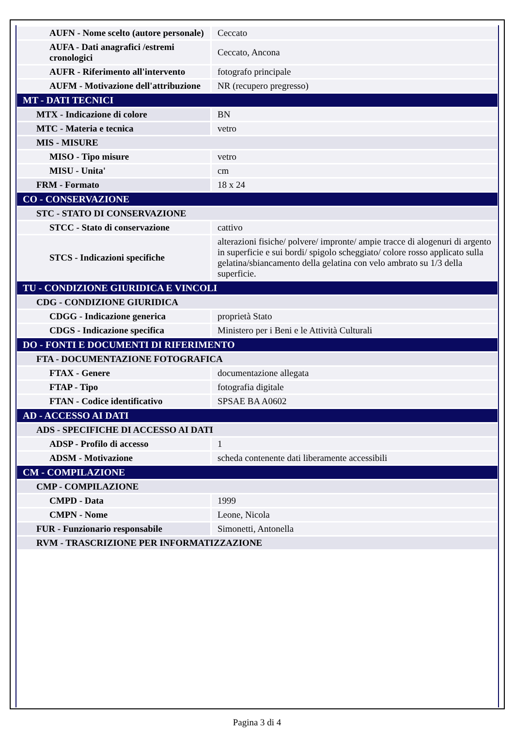| AUFN - Nome scelto (autore personale) | Ceccato |
| AUFA - Dati anagrafici /estremi cronologici | Ceccato, Ancona |
| AUFR - Riferimento all'intervento | fotografo principale |
| AUFM - Motivazione dell'attribuzione | NR (recupero pregresso) |
| MT - DATI TECNICI | |
| MTX - Indicazione di colore | BN |
| MTC - Materia e tecnica | vetro |
| MIS - MISURE | |
| MISO - Tipo misure | vetro |
| MISU - Unita' | cm |
| FRM - Formato | 18 x 24 |
| CO - CONSERVAZIONE | |
| STC - STATO DI CONSERVAZIONE | |
| STCC - Stato di conservazione | cattivo |
| STCS - Indicazioni specifiche | alterazioni fisiche/ polvere/ impronte/ ampie tracce di alogenuri di argento in superficie e sui bordi/ spigolo scheggiato/ colore rosso applicato sulla gelatina/sbiancamento della gelatina con velo ambrato su 1/3 della superficie. |
| TU - CONDIZIONE GIURIDICA E VINCOLI | |
| CDG - CONDIZIONE GIURIDICA | |
| CDGG - Indicazione generica | proprietà Stato |
| CDGS - Indicazione specifica | Ministero per i Beni e le Attività Culturali |
| DO - FONTI E DOCUMENTI DI RIFERIMENTO | |
| FTA - DOCUMENTAZIONE FOTOGRAFICA | |
| FTAX - Genere | documentazione allegata |
| FTAP - Tipo | fotografia digitale |
| FTAN - Codice identificativo | SPSAE BA A0602 |
| AD - ACCESSO AI DATI | |
| ADS - SPECIFICHE DI ACCESSO AI DATI | |
| ADSP - Profilo di accesso | 1 |
| ADSM - Motivazione | scheda contenente dati liberamente accessibili |
| CM - COMPILAZIONE | |
| CMP - COMPILAZIONE | |
| CMPD - Data | 1999 |
| CMPN - Nome | Leone, Nicola |
| FUR - Funzionario responsabile | Simonetti, Antonella |
| RVM - TRASCRIZIONE PER INFORMATIZZAZIONE | |
Pagina 3 di 4